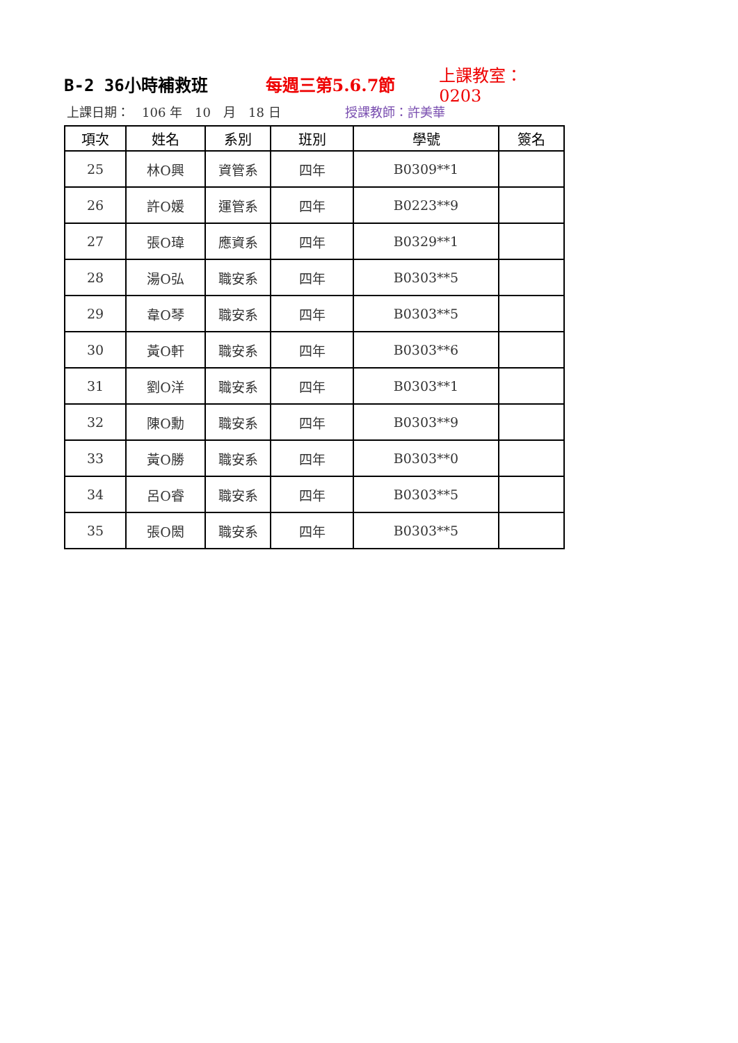B-2 36小時補救班 每週三第5.6.7節 上課教室：0203
上課日期：　106 年　10　月　18 日 授課教師：許美華
| 項次 | 姓名 | 系別 | 班別 | 學號 | 簽名 |
| --- | --- | --- | --- | --- | --- |
| 25 | 林O興 | 資管系 | 四年 | B0309**1 | |
| 26 | 許O媛 | 運管系 | 四年 | B0223**9 | |
| 27 | 張O瑋 | 應資系 | 四年 | B0329**1 | |
| 28 | 湯O弘 | 職安系 | 四年 | B0303**5 | |
| 29 | 韋O琴 | 職安系 | 四年 | B0303**5 | |
| 30 | 黃O軒 | 職安系 | 四年 | B0303**6 | |
| 31 | 劉O洋 | 職安系 | 四年 | B0303**1 | |
| 32 | 陳O勳 | 職安系 | 四年 | B0303**9 | |
| 33 | 黃O勝 | 職安系 | 四年 | B0303**0 | |
| 34 | 呂O睿 | 職安系 | 四年 | B0303**5 | |
| 35 | 張O閎 | 職安系 | 四年 | B0303**5 | |